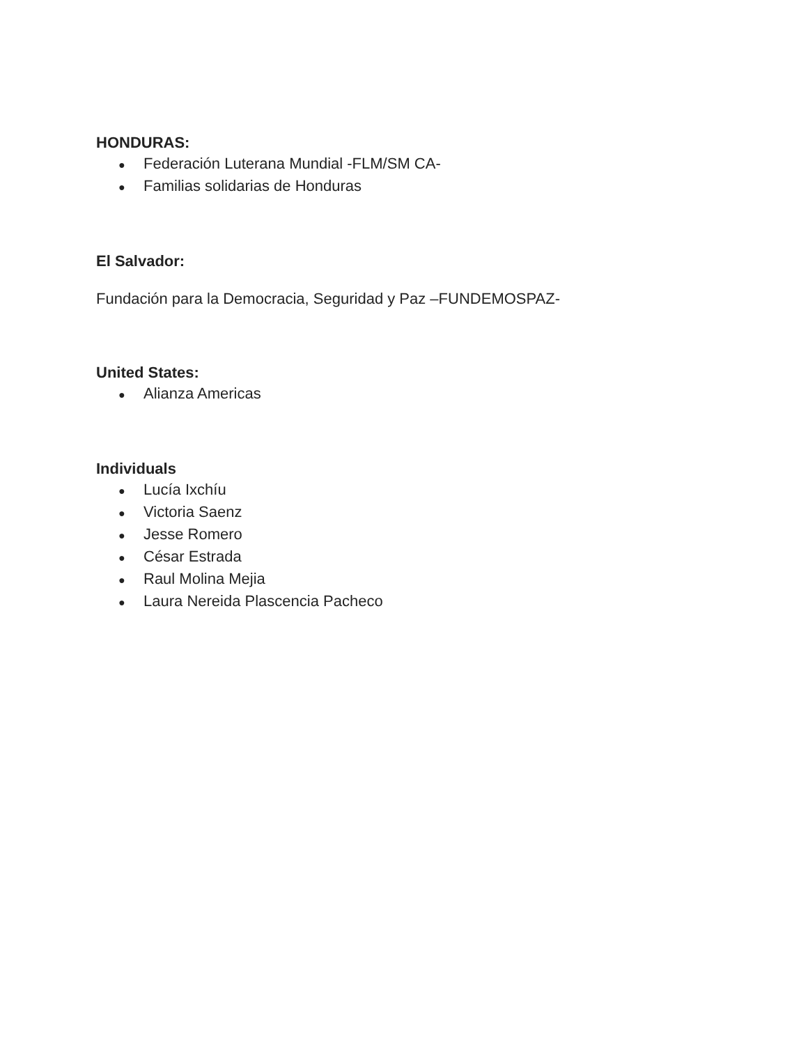HONDURAS:
● Federación Luterana Mundial -FLM/SM CA-
● Familias solidarias de Honduras
El Salvador:
Fundación para la Democracia, Seguridad y Paz –FUNDEMOSPAZ-
United States:
● Alianza Americas
Individuals
● Lucía Ixchíu
● Victoria Saenz
● Jesse Romero
● César Estrada
● Raul Molina Mejia
● Laura Nereida Plascencia Pacheco